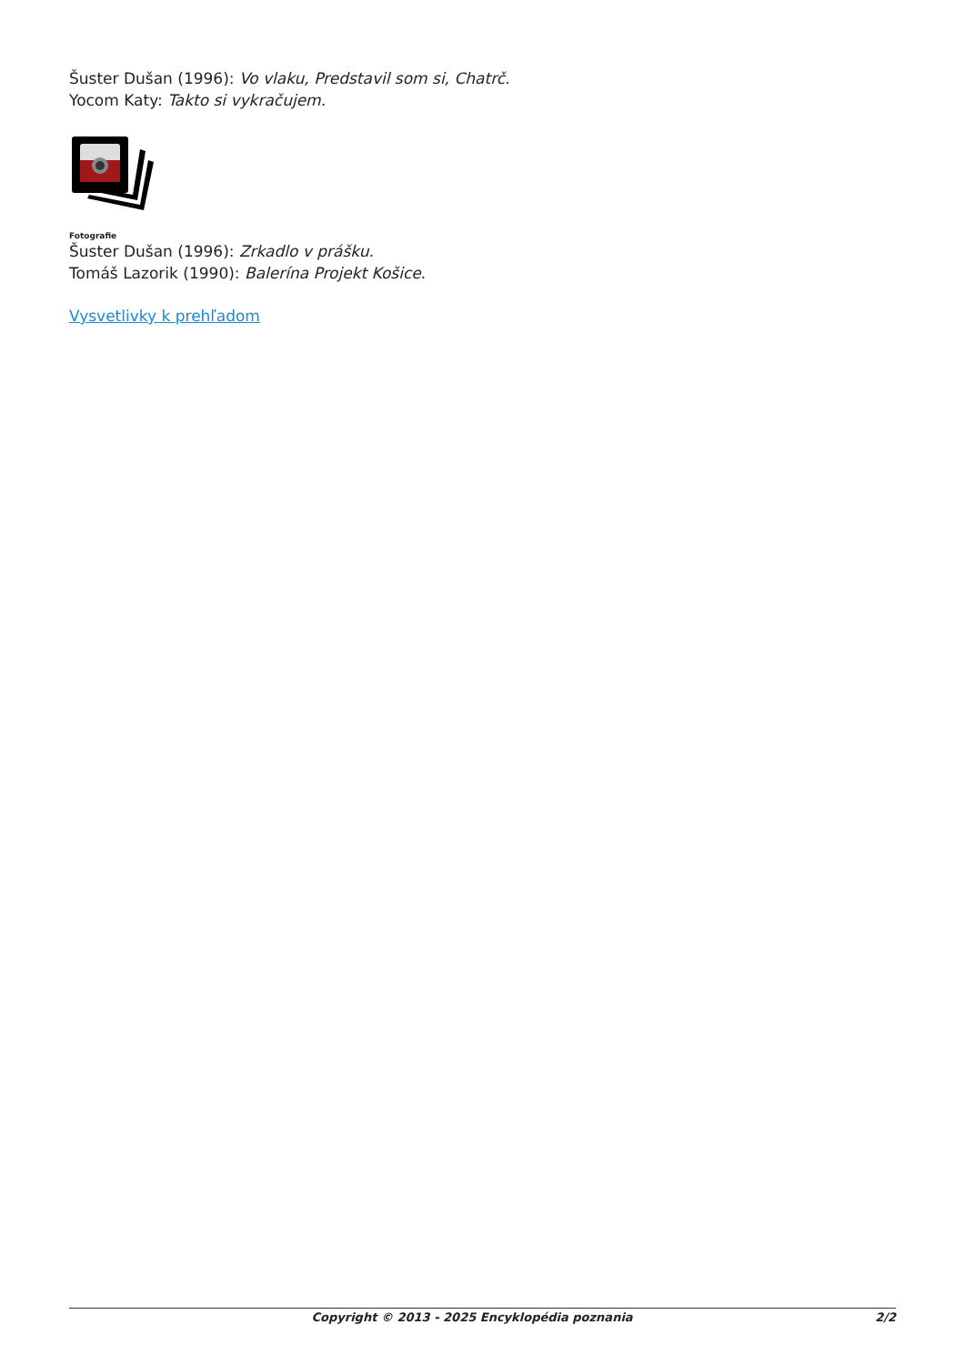Šuster Dušan (1996): Vo vlaku, Predstavil som si, Chatrč.
Yocom Katy: Takto si vykračujem.
Fotografie
Šuster Dušan (1996): Zrkadlo v prášku.
Tomáš Lazorik (1990): Balerína Projekt Košice.
Vysvetlivky k prehľadom
Copyright © 2013 - 2025 Encyklopédia poznania 2/2